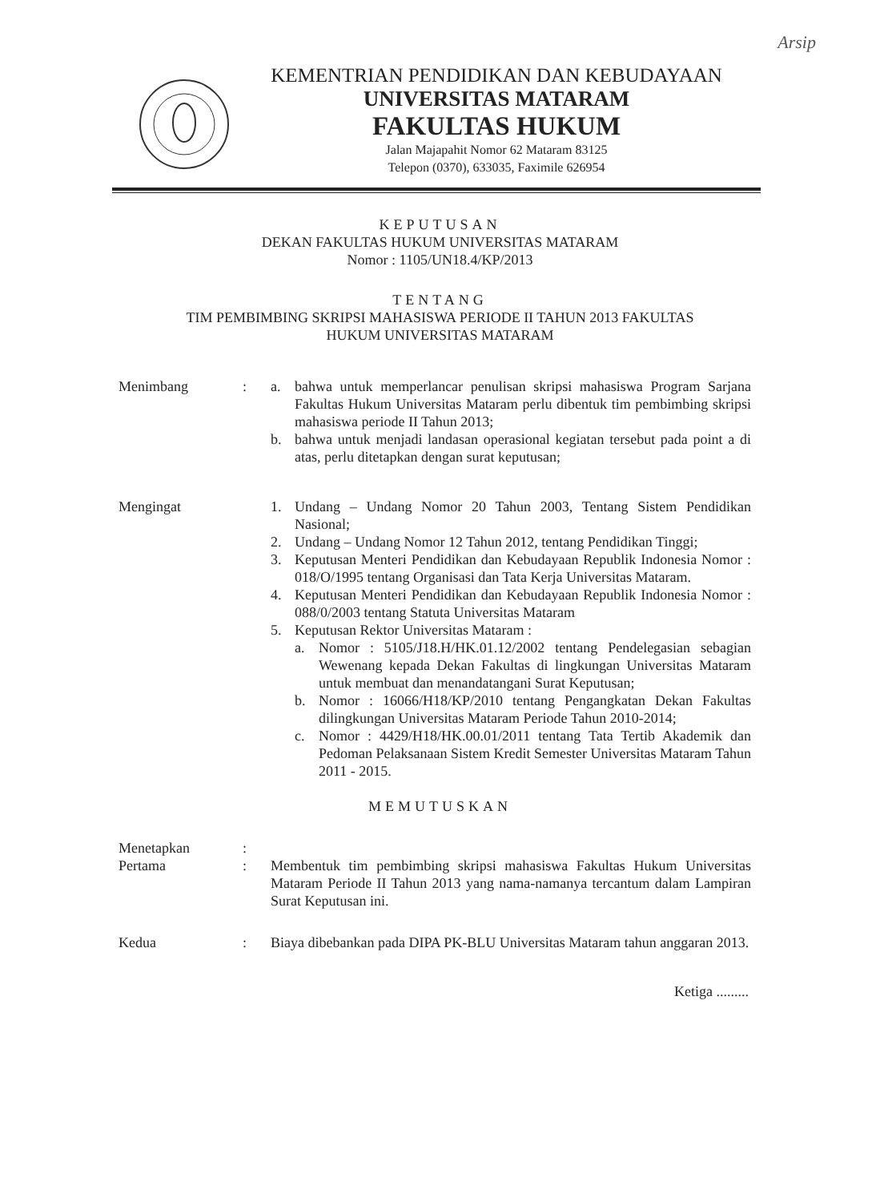Arsip
KEMENTRIAN PENDIDIKAN DAN KEBUDAYAAN
UNIVERSITAS MATARAM
FAKULTAS HUKUM
Jalan Majapahit Nomor 62 Mataram 83125
Telepon (0370), 633035, Faximile 626954
KEPUTUSAN
DEKAN FAKULTAS HUKUM UNIVERSITAS MATARAM
Nomor : 1105/UN18.4/KP/2013
TENTANG
TIM PEMBIMBING SKRIPSI MAHASISWA PERIODE II TAHUN 2013 FAKULTAS
HUKUM UNIVERSITAS MATARAM
Menimbang : a. bahwa untuk memperlancar penulisan skripsi mahasiswa Program Sarjana Fakultas Hukum Universitas Mataram perlu dibentuk tim pembimbing skripsi mahasiswa periode II Tahun 2013;
b. bahwa untuk menjadi landasan operasional kegiatan tersebut pada point a di atas, perlu ditetapkan dengan surat keputusan;
Mengingat 1. Undang – Undang Nomor 20 Tahun 2003, Tentang Sistem Pendidikan Nasional;
2. Undang – Undang Nomor 12 Tahun 2012, tentang Pendidikan Tinggi;
3. Keputusan Menteri Pendidikan dan Kebudayaan Republik Indonesia Nomor : 018/O/1995 tentang Organisasi dan Tata Kerja Universitas Mataram.
4. Keputusan Menteri Pendidikan dan Kebudayaan Republik Indonesia Nomor : 088/0/2003 tentang Statuta Universitas Mataram
5. Keputusan Rektor Universitas Mataram :
a. Nomor : 5105/J18.H/HK.01.12/2002 tentang Pendelegasian sebagian Wewenang kepada Dekan Fakultas di lingkungan Universitas Mataram untuk membuat dan menandatangani Surat Keputusan;
b. Nomor : 16066/H18/KP/2010 tentang Pengangkatan Dekan Fakultas dilingkungan Universitas Mataram Periode Tahun 2010-2014;
c. Nomor : 4429/H18/HK.00.01/2011 tentang Tata Tertib Akademik dan Pedoman Pelaksanaan Sistem Kredit Semester Universitas Mataram Tahun 2011 - 2015.
MEMUTUSKAN
Menetapkan :
Pertama : Membentuk tim pembimbing skripsi mahasiswa Fakultas Hukum Universitas Mataram Periode II Tahun 2013 yang nama-namanya tercantum dalam Lampiran Surat Keputusan ini.
Kedua : Biaya dibebankan pada DIPA PK-BLU Universitas Mataram tahun anggaran 2013.
Ketiga .........